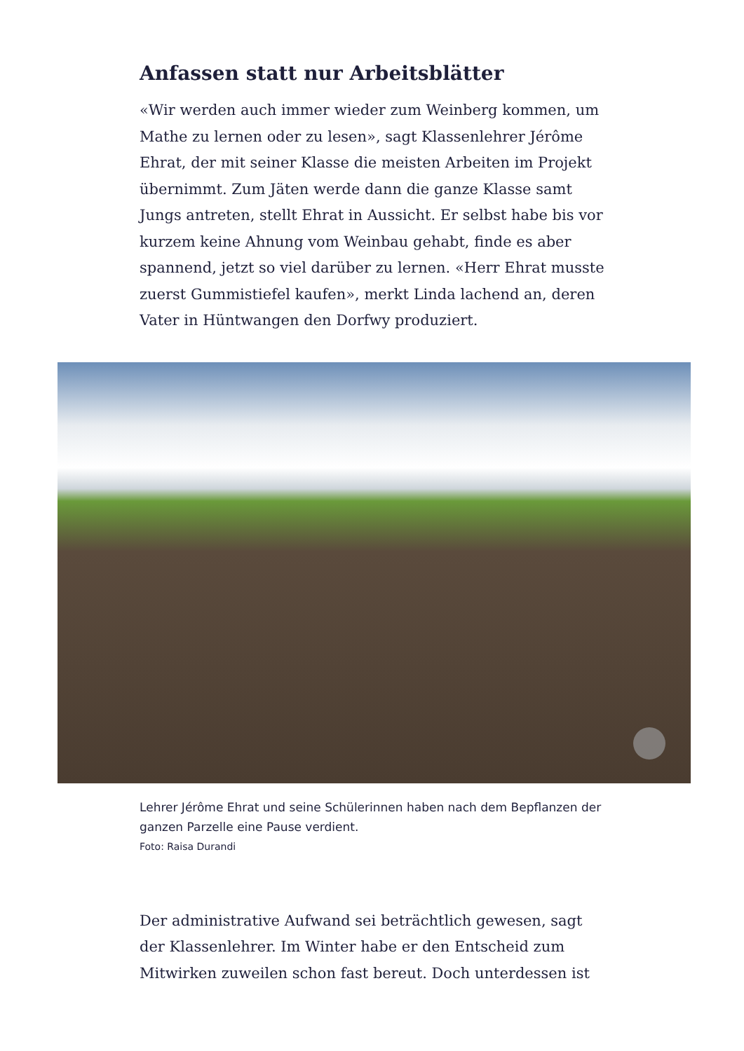Anfassen statt nur Arbeitsblätter
«Wir werden auch immer wieder zum Weinberg kommen, um Mathe zu lernen oder zu lesen», sagt Klassenlehrer Jérô­me Ehrat, der mit seiner Klasse die meisten Arbeiten im Pro­jekt übernimmt. Zum Jäten werde dann die ganze Klasse samt Jungs antreten, stellt Ehrat in Aussicht. Er selbst habe bis vor kurzem keine Ahnung vom Weinbau gehabt, finde es aber spannend, jetzt so viel darüber zu lernen. «Herr Ehrat musste zuerst Gummistiefel kaufen», merkt Linda lachend an, deren Vater in Hüntwangen den Dorfwy produziert.
Lehrer Jérôme Ehrat und seine Schülerinnen haben nach dem Bepflanzen der ganzen Parzelle eine Pause verdient.
Foto: Raisa Durandi
Der administrative Aufwand sei beträchtlich gewesen, sagt der Klassenlehrer. Im Winter habe er den Entscheid zum Mitwirken zuweilen schon fast bereut. Doch unterdessen ist